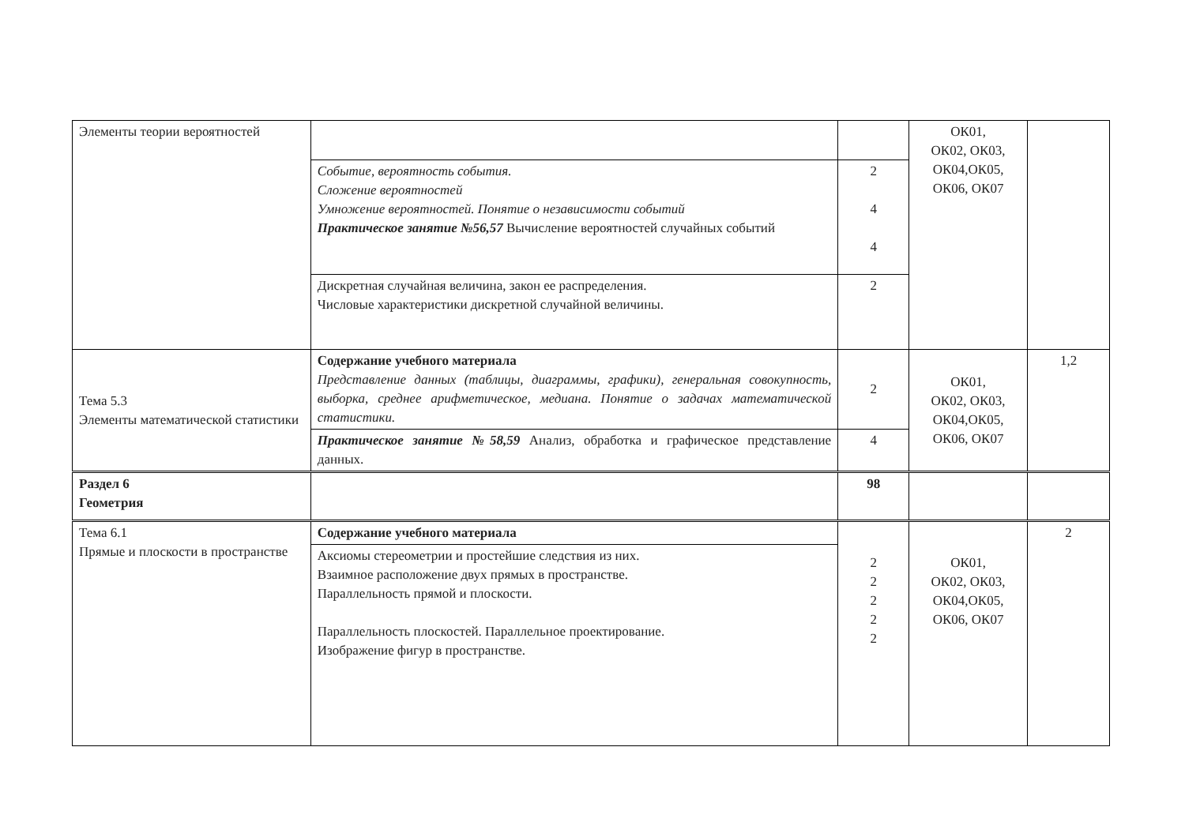| Элементы теории вероятностей | | | ОК01, ОК02, ОК03, ОК04,ОК05, ОК06, ОК07 | |
| | Событие, вероятность события. Сложение вероятностей Умножение вероятностей. Понятие о независимости событий Практическое занятие №56,57 Вычисление вероятностей случайных событий | 2 4 4 | | |
| | Дискретная случайная величина, закон ее распределения. Числовые характеристики дискретной случайной величины. | 2 | | |
| Тема 5.3 Элементы математической статистики | Содержание учебного материала Представление данных (таблицы, диаграммы, графики), генеральная совокупность, выборка, среднее арифметическое, медиана. Понятие о задачах математической статистики. | 2 | ОК01, ОК02, ОК03, ОК04,ОК05, ОК06, ОК07 | 1,2 |
| | Практическое занятие №58,59 Анализ, обработка и графическое представление данных. | 4 | | |
| Раздел 6 Геометрия | | 98 | | |
| Тема 6.1 Прямые и плоскости в пространстве | Содержание учебного материала | 2 2 2 2 2 | ОК01, ОК02, ОК03, ОК04,ОК05, ОК06, ОК07 | 2 |
| | Аксиомы стереометрии и простейшие следствия из них. Взаимное расположение двух прямых в пространстве. Параллельность прямой и плоскости. Параллельность плоскостей. Параллельное проектирование. Изображение фигур в пространстве. | | | |